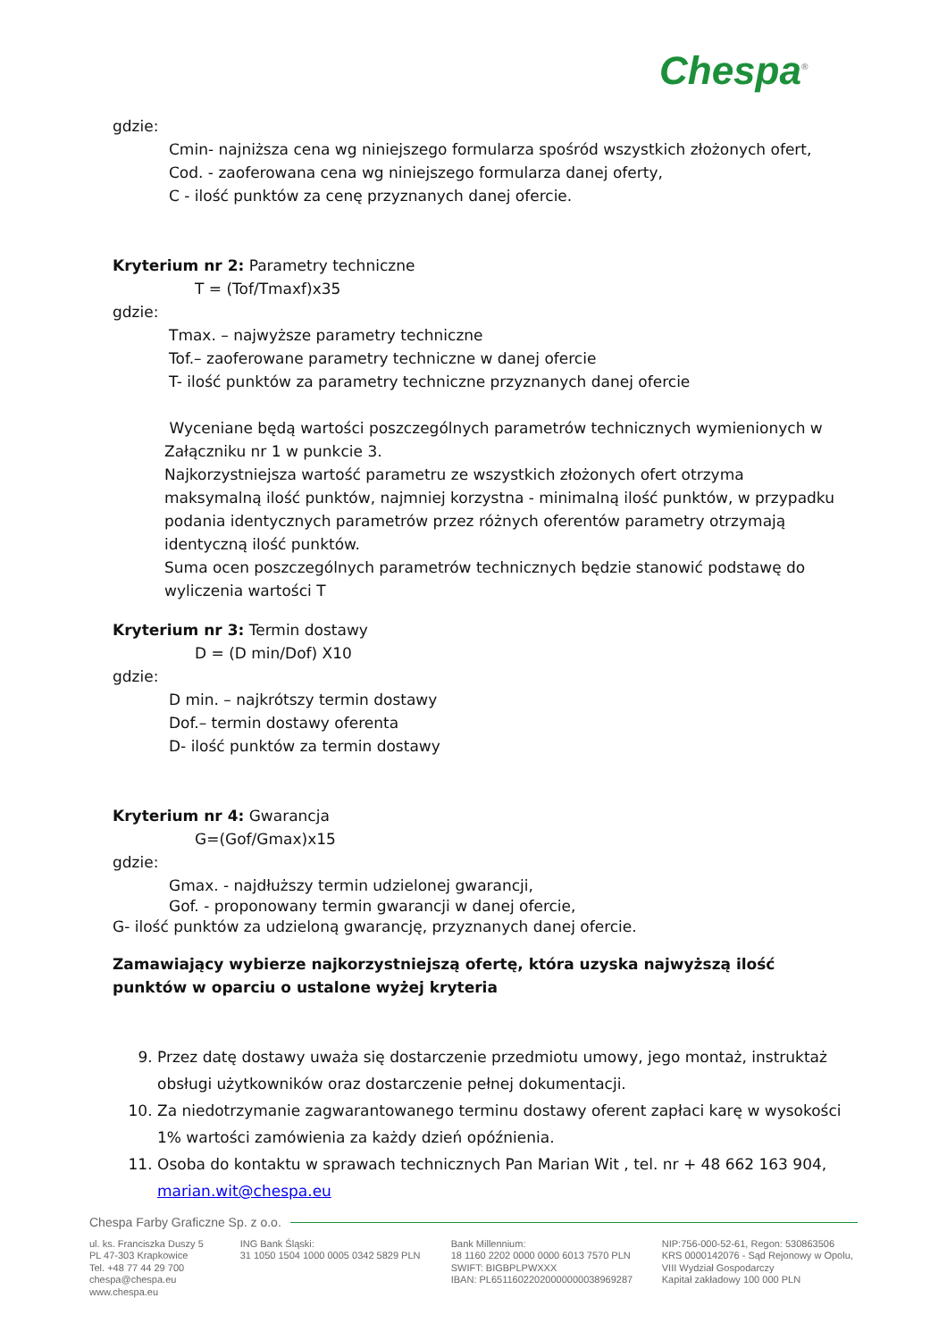Chespa<sup>®</sup>
gdzie:
Cmin- najniższa cena wg niniejszego formularza spośród wszystkich złożonych ofert,
Cod. - zaoferowana cena wg niniejszego formularza danej oferty,
C - ilość punktów za cenę przyznanych danej ofercie.
Kryterium nr 2: Parametry techniczne
T = (Tof/Tmaxf)x35
gdzie:
Tmax. – najwyższe parametry techniczne
Tof.– zaoferowane parametry techniczne w danej ofercie
T- ilość punktów za parametry techniczne przyznanych danej ofercie
Wyceniane będą wartości poszczególnych parametrów technicznych wymienionych w Załączniku nr 1 w punkcie 3.
Najkorzystniejsza wartość parametru ze wszystkich złożonych ofert otrzyma maksymalną ilość punktów, najmniej korzystna - minimalną ilość punktów, w przypadku podania identycznych parametrów przez różnych oferentów parametry otrzymają identyczną ilość punktów.
Suma ocen poszczególnych parametrów technicznych będzie stanowić podstawę do wyliczenia wartości T
Kryterium nr 3: Termin dostawy
D = (D min/Dof) X10
gdzie:
D min. – najkrótszy termin dostawy
Dof.– termin dostawy oferenta
D- ilość punktów za termin dostawy
Kryterium nr 4: Gwarancja
G=(Gof/Gmax)x15
gdzie:
Gmax. - najdłuższy termin udzielonej gwarancji,
Gof. - proponowany termin gwarancji w danej ofercie,
G- ilość punktów za udzieloną gwarancję, przyznanych danej ofercie.
Zamawiający wybierze najkorzystniejszą ofertę, która uzyska najwyższą ilość punktów w oparciu o ustalone wyżej kryteria
9. Przez datę dostawy uważa się dostarczenie przedmiotu umowy, jego montaż, instruktaż obsługi użytkowników oraz dostarczenie pełnej dokumentacji.
10. Za niedotrzymanie zagwarantowanego terminu dostawy oferent zapłaci karę w wysokości 1% wartości zamówienia za każdy dzień opóźnienia.
11. Osoba do kontaktu w sprawach technicznych Pan Marian Wit , tel. nr + 48 662 163 904, marian.wit@chespa.eu
Chespa Farby Graficzne Sp. z o.o.
ul. ks. Franciszka Duszy 5
PL 47-303 Krapkowice
Tel. +48 77 44 29 700
chespa@chespa.eu
www.chespa.eu
ING Bank Śląski:
31 1050 1504 1000 0005 0342 5829 PLN
Bank Millennium:
18 1160 2202 0000 0000 6013 7570 PLN
SWIFT: BIGBPLPWXXX
IBAN: PL65116022020000000038969287
NIP:756-000-52-61, Regon: 530863506
KRS 0000142076 - Sąd Rejonowy w Opolu,
VIII Wydział Gospodarczy
Kapitał zakładowy 100 000 PLN